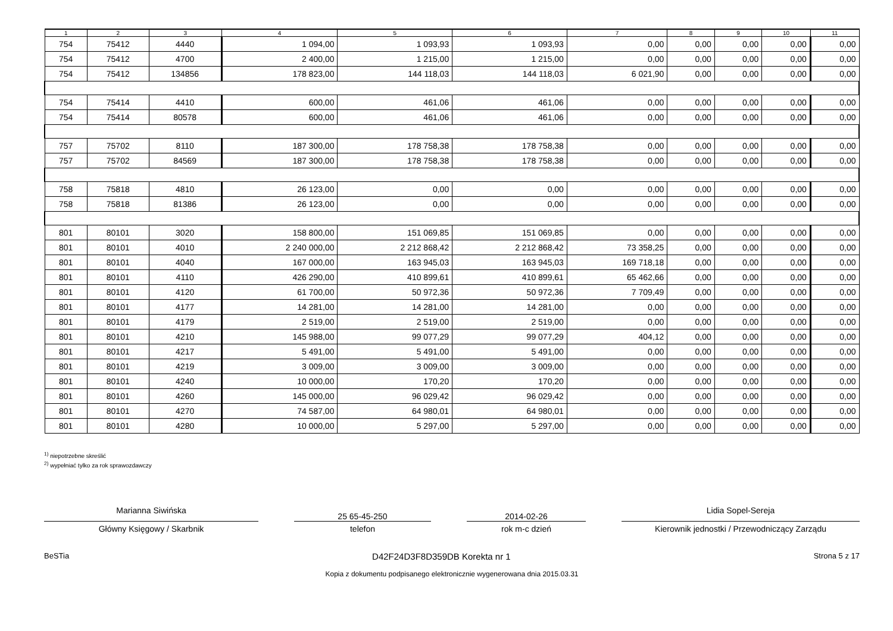| 1 | 2 | 3 | 4 | 5 | 6 | 7 | 8 | 9 | 10 | 11 |
| --- | --- | --- | --- | --- | --- | --- | --- | --- | --- | --- |
| 754 | 75412 | 4440 | 1 094,00 | 1 093,93 | 1 093,93 | 0,00 | 0,00 | 0,00 | 0,00 | 0,00 |
| 754 | 75412 | 4700 | 2 400,00 | 1 215,00 | 1 215,00 | 0,00 | 0,00 | 0,00 | 0,00 | 0,00 |
| 754 | 75412 | 134856 | 178 823,00 | 144 118,03 | 144 118,03 | 6 021,90 | 0,00 | 0,00 | 0,00 | 0,00 |
| 754 | 75414 | 4410 | 600,00 | 461,06 | 461,06 | 0,00 | 0,00 | 0,00 | 0,00 | 0,00 |
| 754 | 75414 | 80578 | 600,00 | 461,06 | 461,06 | 0,00 | 0,00 | 0,00 | 0,00 | 0,00 |
| 757 | 75702 | 8110 | 187 300,00 | 178 758,38 | 178 758,38 | 0,00 | 0,00 | 0,00 | 0,00 | 0,00 |
| 757 | 75702 | 84569 | 187 300,00 | 178 758,38 | 178 758,38 | 0,00 | 0,00 | 0,00 | 0,00 | 0,00 |
| 758 | 75818 | 4810 | 26 123,00 | 0,00 | 0,00 | 0,00 | 0,00 | 0,00 | 0,00 | 0,00 |
| 758 | 75818 | 81386 | 26 123,00 | 0,00 | 0,00 | 0,00 | 0,00 | 0,00 | 0,00 | 0,00 |
| 801 | 80101 | 3020 | 158 800,00 | 151 069,85 | 151 069,85 | 0,00 | 0,00 | 0,00 | 0,00 | 0,00 |
| 801 | 80101 | 4010 | 2 240 000,00 | 2 212 868,42 | 2 212 868,42 | 73 358,25 | 0,00 | 0,00 | 0,00 | 0,00 |
| 801 | 80101 | 4040 | 167 000,00 | 163 945,03 | 163 945,03 | 169 718,18 | 0,00 | 0,00 | 0,00 | 0,00 |
| 801 | 80101 | 4110 | 426 290,00 | 410 899,61 | 410 899,61 | 65 462,66 | 0,00 | 0,00 | 0,00 | 0,00 |
| 801 | 80101 | 4120 | 61 700,00 | 50 972,36 | 50 972,36 | 7 709,49 | 0,00 | 0,00 | 0,00 | 0,00 |
| 801 | 80101 | 4177 | 14 281,00 | 14 281,00 | 14 281,00 | 0,00 | 0,00 | 0,00 | 0,00 | 0,00 |
| 801 | 80101 | 4179 | 2 519,00 | 2 519,00 | 2 519,00 | 0,00 | 0,00 | 0,00 | 0,00 | 0,00 |
| 801 | 80101 | 4210 | 145 988,00 | 99 077,29 | 99 077,29 | 404,12 | 0,00 | 0,00 | 0,00 | 0,00 |
| 801 | 80101 | 4217 | 5 491,00 | 5 491,00 | 5 491,00 | 0,00 | 0,00 | 0,00 | 0,00 | 0,00 |
| 801 | 80101 | 4219 | 3 009,00 | 3 009,00 | 3 009,00 | 0,00 | 0,00 | 0,00 | 0,00 | 0,00 |
| 801 | 80101 | 4240 | 10 000,00 | 170,20 | 170,20 | 0,00 | 0,00 | 0,00 | 0,00 | 0,00 |
| 801 | 80101 | 4260 | 145 000,00 | 96 029,42 | 96 029,42 | 0,00 | 0,00 | 0,00 | 0,00 | 0,00 |
| 801 | 80101 | 4270 | 74 587,00 | 64 980,01 | 64 980,01 | 0,00 | 0,00 | 0,00 | 0,00 | 0,00 |
| 801 | 80101 | 4280 | 10 000,00 | 5 297,00 | 5 297,00 | 0,00 | 0,00 | 0,00 | 0,00 | 0,00 |
<sup>1)</sup> niepotrzebne skreślić
<sup>2)</sup> wypełniać tylko za rok sprawozdawczy
Marianna Siwińska
Główny Księgowy / Skarbnik
25 65-45-250
telefon
2014-02-26
rok m-c dzień
Lidia Sopel-Sereja
Kierownik jednostki / Przewodniczący Zarządu
BeSTia D42F24D3F8D359DB Korekta nr 1 Strona 5 z 17
Kopia z dokumentu podpisanego elektronicznie wygenerowana dnia 2015.03.31